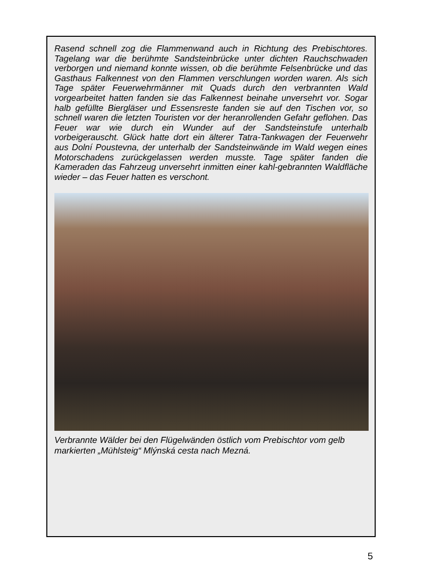Rasend schnell zog die Flammenwand auch in Richtung des Prebischtores. Tagelang war die berühmte Sandsteinbrücke unter dichten Rauchschwaden verborgen und niemand konnte wissen, ob die berühmte Felsenbrücke und das Gasthaus Falkennest von den Flammen verschlungen worden waren. Als sich Tage später Feuerwehrmänner mit Quads durch den verbrannten Wald vorgearbeitet hatten fanden sie das Falkennest beinahe unversehrt vor. Sogar halb gefüllte Biergläser und Essensreste fanden sie auf den Tischen vor, so schnell waren die letzten Touristen vor der heranrollenden Gefahr geflohen. Das Feuer war wie durch ein Wunder auf der Sandsteinstufe unterhalb vorbeigerauscht. Glück hatte dort ein älterer Tatra-Tankwagen der Feuerwehr aus Dolní Poustevna, der unterhalb der Sandsteinwände im Wald wegen eines Motorschadens zurückgelassen werden musste. Tage später fanden die Kameraden das Fahrzeug unversehrt inmitten einer kahl-gebrannten Waldfläche wieder – das Feuer hatten es verschont.
Verbrannte Wälder bei den Flügelwänden östlich vom Prebischtor vom gelb markierten „Mühlsteig“ Mlýnská cesta nach Mezná.
5